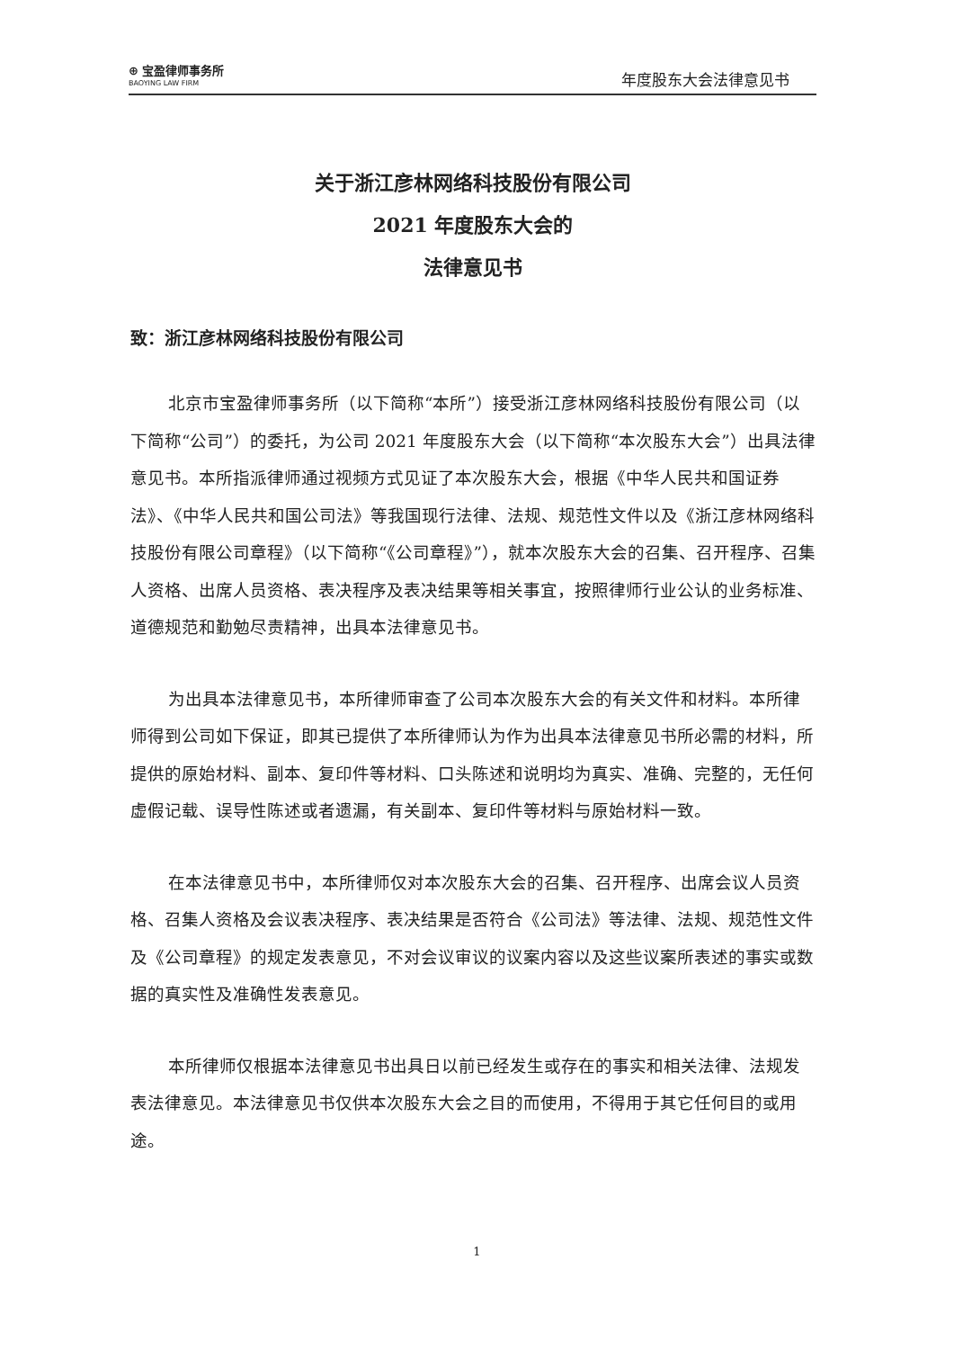⊕ 宝盈律师事务所
BAOYING LAW FIRM
年度股东大会法律意见书
关于浙江彦林网络科技股份有限公司
2021 年度股东大会的
法律意见书
致：浙江彦林网络科技股份有限公司
北京市宝盈律师事务所（以下简称“本所”）接受浙江彦林网络科技股份有限公司（以下简称“公司”）的委托，为公司 2021 年度股东大会（以下简称“本次股东大会”）出具法律意见书。本所指派律师通过视频方式见证了本次股东大会，根据《中华人民共和国证券法》、《中华人民共和国公司法》等我国现行法律、法规、规范性文件以及《浙江彦林网络科技股份有限公司章程》（以下简称“《公司章程》”），就本次股东大会的召集、召开程序、召集人资格、出席人员资格、表决程序及表决结果等相关事宜，按照律师行业公认的业务标准、道德规范和勤勉尽责精神，出具本法律意见书。
为出具本法律意见书，本所律师审查了公司本次股东大会的有关文件和材料。本所律师得到公司如下保证，即其已提供了本所律师认为作为出具本法律意见书所必需的材料，所提供的原始材料、副本、复印件等材料、口头陈述和说明均为真实、准确、完整的，无任何虚假记载、误导性陈述或者遗漏，有关副本、复印件等材料与原始材料一致。
在本法律意见书中，本所律师仅对本次股东大会的召集、召开程序、出席会议人员资格、召集人资格及会议表决程序、表决结果是否符合《公司法》等法律、法规、规范性文件及《公司章程》的规定发表意见，不对会议审议的议案内容以及这些议案所表述的事实或数据的真实性及准确性发表意见。
本所律师仅根据本法律意见书出具日以前已经发生或存在的事实和相关法律、法规发表法律意见。本法律意见书仅供本次股东大会之目的而使用，不得用于其它任何目的或用途。
1